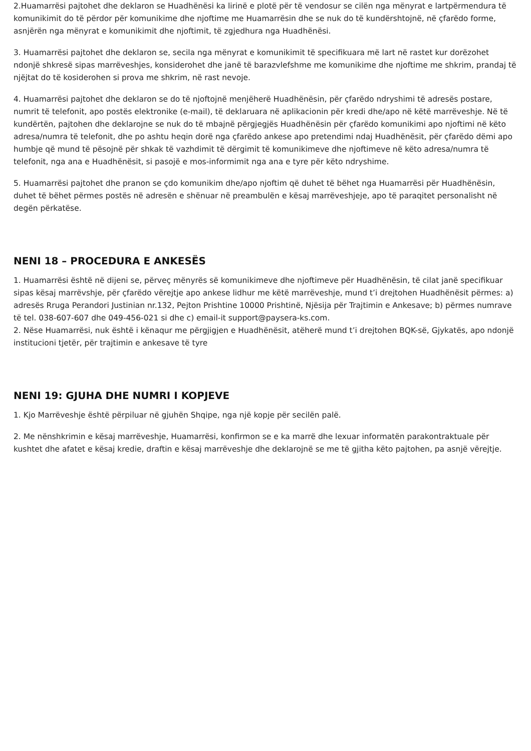2.Huamarrësi pajtohet dhe deklaron se Huadhënësi ka lirinë e plotë për të vendosur se cilën nga mënyrat e lartpërmendura të komunikimit do të përdor për komunikime dhe njoftime me Huamarrësin dhe se nuk do të kundërshtojnë, në çfarëdo forme, asnjërën nga mënyrat e komunikimit dhe njoftimit, të zgjedhura nga Huadhënësi.
3. Huamarrësi pajtohet dhe deklaron se, secila nga mënyrat e komunikimit të specifikuara më lart në rastet kur dorëzohet ndonjë shkresë sipas marrëveshjes, konsiderohet dhe janë të barazvlefshme me komunikime dhe njoftime me shkrim, prandaj të njëjtat do të kosiderohen si prova me shkrim, në rast nevoje.
4. Huamarrësi pajtohet dhe deklaron se do të njoftojnë menjëherë Huadhënësin, për çfarëdo ndryshimi të adresës postare, numrit të telefonit, apo postës elektronike (e-mail), të deklaruara në aplikacionin për kredi dhe/apo në këtë marrëveshje. Në të kundërtën, pajtohen dhe deklarojne se nuk do të mbajnë përgjegjës Huadhënësin për çfarëdo komunikimi apo njoftimi në këto adresa/numra të telefonit, dhe po ashtu heqin dorë nga çfarëdo ankese apo pretendimi ndaj Huadhënësit, për çfarëdo dëmi apo humbje që mund të pësojnë për shkak të vazhdimit të dërgimit të komunikimeve dhe njoftimeve në këto adresa/numra të telefonit, nga ana e Huadhënësit, si pasojë e mos-informimit nga ana e tyre për këto ndryshime.
5. Huamarrësi pajtohet dhe pranon se çdo komunikim dhe/apo njoftim që duhet të bëhet nga Huamarrësi për Huadhënësin, duhet të bëhet përmes postës në adresën e shënuar në preambulën e kësaj marrëveshjeje, apo të paraqitet personalisht në degën përkatëse.
NENI 18 – PROCEDURA E ANKESËS
1. Huamarrësi është në dijeni se, përveç mënyrës së komunikimeve dhe njoftimeve për Huadhënësin, të cilat janë specifikuar sipas kësaj marrëvshje, për çfarëdo vërejtje apo ankese lidhur me këtë marrëveshje, mund t’i drejtohen Huadhënësit përmes: a) adresës Rruga Perandori Justinian nr.132, Pejton Prishtine 10000 Prishtinë, Njësija për Trajtimin e Ankesave; b) përmes numrave të tel. 038-607-607 dhe 049-456-021 si dhe c) email-it support@paysera-ks.com.
2. Nëse Huamarrësi, nuk është i kënaqur me përgjigjen e Huadhënësit, atëherë mund t’i drejtohen BQK-së, Gjykatës, apo ndonjë institucioni tjetër, për trajtimin e ankesave të tyre
NENI 19: GJUHA DHE NUMRI I KOPJEVE
1. Kjo Marrëveshje është përpiluar në gjuhën Shqipe, nga një kopje për secilën palë.
2. Me nënshkrimin e kësaj marrëveshje, Huamarrësi, konfirmon se e ka marrë dhe lexuar informatën parakontraktuale për kushtet dhe afatet e kësaj kredie, draftin e kësaj marrëveshje dhe deklarojnë se me të gjitha këto pajtohen, pa asnjë vërejtje.